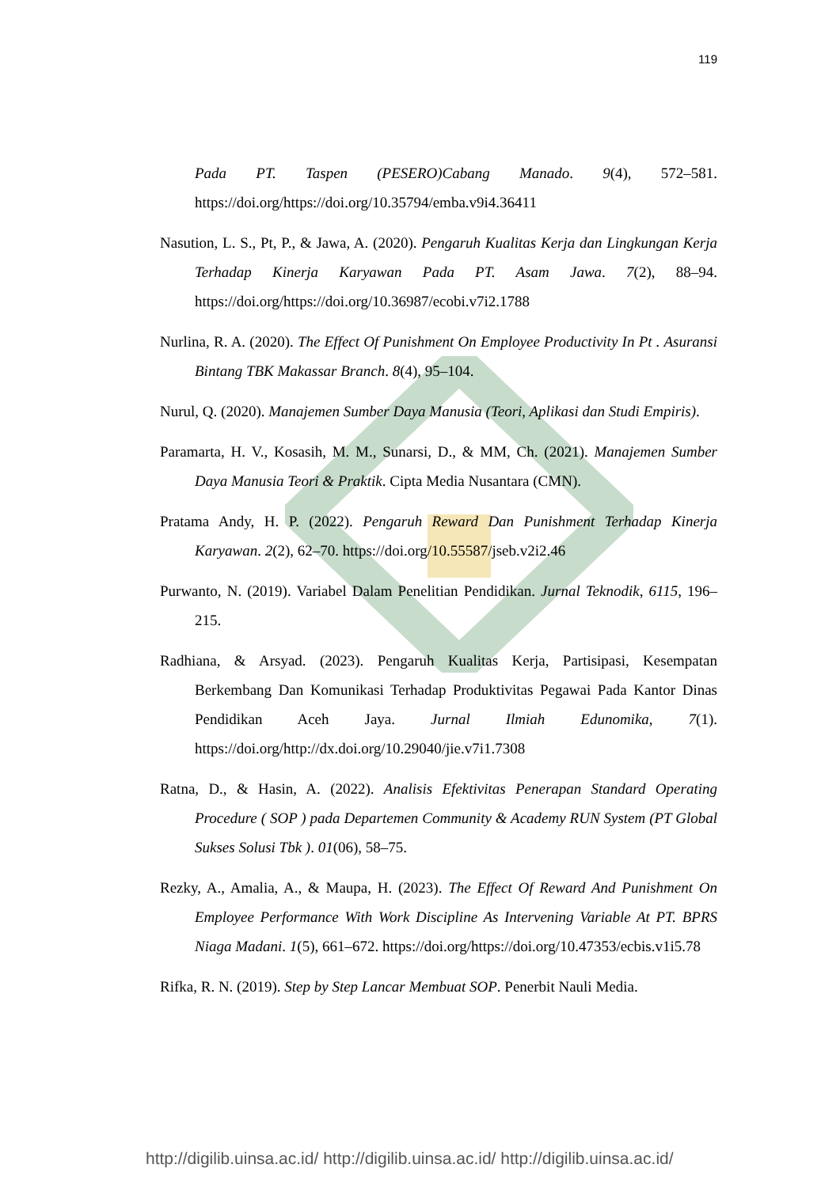119
Pada PT. Taspen (PESERO)Cabang Manado. 9(4), 572–581. https://doi.org/https://doi.org/10.35794/emba.v9i4.36411
Nasution, L. S., Pt, P., & Jawa, A. (2020). Pengaruh Kualitas Kerja dan Lingkungan Kerja Terhadap Kinerja Karyawan Pada PT. Asam Jawa. 7(2), 88–94. https://doi.org/https://doi.org/10.36987/ecobi.v7i2.1788
Nurlina, R. A. (2020). The Effect Of Punishment On Employee Productivity In Pt . Asuransi Bintang TBK Makassar Branch. 8(4), 95–104.
Nurul, Q. (2020). Manajemen Sumber Daya Manusia (Teori, Aplikasi dan Studi Empiris).
Paramarta, H. V., Kosasih, M. M., Sunarsi, D., & MM, Ch. (2021). Manajemen Sumber Daya Manusia Teori & Praktik. Cipta Media Nusantara (CMN).
Pratama Andy, H. P. (2022). Pengaruh Reward Dan Punishment Terhadap Kinerja Karyawan. 2(2), 62–70. https://doi.org/10.55587/jseb.v2i2.46
Purwanto, N. (2019). Variabel Dalam Penelitian Pendidikan. Jurnal Teknodik, 6115, 196–215.
Radhiana, & Arsyad. (2023). Pengaruh Kualitas Kerja, Partisipasi, Kesempatan Berkembang Dan Komunikasi Terhadap Produktivitas Pegawai Pada Kantor Dinas Pendidikan Aceh Jaya. Jurnal Ilmiah Edunomika, 7(1). https://doi.org/http://dx.doi.org/10.29040/jie.v7i1.7308
Ratna, D., & Hasin, A. (2022). Analisis Efektivitas Penerapan Standard Operating Procedure ( SOP ) pada Departemen Community & Academy RUN System (PT Global Sukses Solusi Tbk ). 01(06), 58–75.
Rezky, A., Amalia, A., & Maupa, H. (2023). The Effect Of Reward And Punishment On Employee Performance With Work Discipline As Intervening Variable At PT. BPRS Niaga Madani. 1(5), 661–672. https://doi.org/https://doi.org/10.47353/ecbis.v1i5.78
Rifka, R. N. (2019). Step by Step Lancar Membuat SOP. Penerbit Nauli Media.
http://digilib.uinsa.ac.id/ http://digilib.uinsa.ac.id/ http://digilib.uinsa.ac.id/